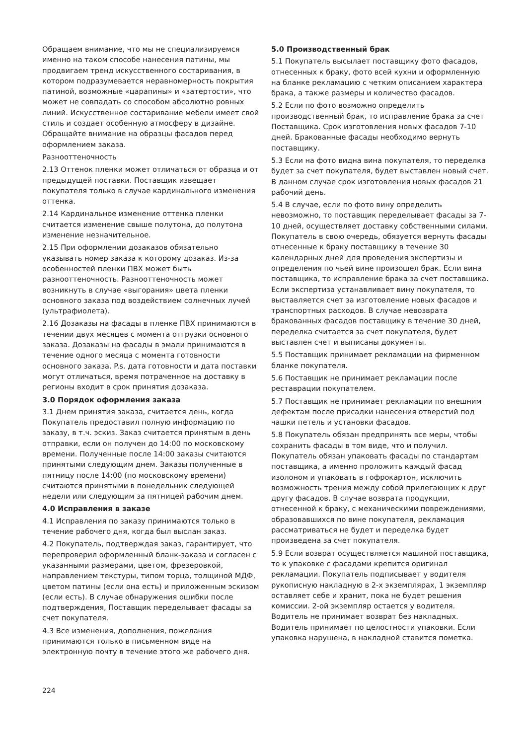Обращаем внимание, что мы не специализируемся именно на таком способе нанесения патины, мы продвигаем тренд искусственного состаривания, в котором подразумевается неравномерность покрытия патиной, возможные «царапины» и «затертости», что может не совпадать со способом абсолютно ровных линий. Искусственное состаривание мебели имеет свой стиль и создает особенную атмосферу в дизайне. Обращайте внимание на образцы фасадов перед оформлением заказа.
Разнооттеночность
2.13 Оттенок пленки может отличаться от образца и от предыдущей поставки. Поставщик извещает покупателя только в случае кардинального изменения оттенка.
2.14 Кардинальное изменение оттенка пленки считается изменение свыше полутона, до полутона изменение незначительное.
2.15 При оформлении дозаказов обязательно указывать номер заказа к которому дозаказ. Из-за особенностей пленки ПВХ может быть разнооттеночность. Разнооттеночность может возникнуть в случае «выгорания» цвета пленки основного заказа под воздействием солнечных лучей (ультрафиолета).
2.16 Дозаказы на фасады в пленке ПВХ принимаются в течении двух месяцев с момента отгрузки основного заказа. Дозаказы на фасады в эмали принимаются в течение одного месяца с момента готовности основного заказа. P.s. дата готовности и дата поставки могут отличаться, время потраченное на доставку в регионы входит в срок принятия дозаказа.
3.0 Порядок оформления заказа
3.1 Днем принятия заказа, считается день, когда Покупатель предоставил полную информацию по заказу, в т.ч. эскиз. Заказ считается принятым в день отправки, если он получен до 14:00 по московскому времени. Полученные после 14:00 заказы считаются принятыми следующим днем. Заказы полученные в пятницу после 14:00 (по московскому времени) считаются принятыми в понедельник следующей недели или следующим за пятницей рабочим днем.
4.0 Исправления в заказе
4.1 Исправления по заказу принимаются только в течение рабочего дня, когда был выслан заказ.
4.2 Покупатель, подтверждая заказ, гарантирует, что перепроверил оформленный бланк-заказа и согласен с указанными размерами, цветом, фрезеровкой, направлением текстуры, типом торца, толщиной МДФ, цветом патины (если она есть) и приложенным эскизом (если есть). В случае обнаружения ошибки после подтверждения, Поставщик переделывает фасады за счет покупателя.
4.3 Все изменения, дополнения, пожелания принимаются только в письменном виде на электронную почту в течение этого же рабочего дня.
5.0 Производственный брак
5.1 Покупатель высылает поставщику фото фасадов, отнесенных к браку, фото всей кухни и оформленную на бланке рекламацию с четким описанием характера брака, а также размеры и количество фасадов.
5.2 Если по фото возможно определить производственный брак, то исправление брака за счет Поставщика. Срок изготовления новых фасадов 7-10 дней. Бракованные фасады необходимо вернуть поставщику.
5.3 Если на фото видна вина покупателя, то переделка будет за счет покупателя, будет выставлен новый счет. В данном случае срок изготовления новых фасадов 21 рабочий день.
5.4 В случае, если по фото вину определить невозможно, то поставщик переделывает фасады за 7-10 дней, осуществляет доставку собственными силами. Покупатель в свою очередь, обязуется вернуть фасады отнесенные к браку поставщику в течение 30 календарных дней для проведения экспертизы и определения по чьей вине произошел брак. Если вина поставщика, то исправление брака за счет поставщика. Если экспертиза устанавливает вину покупателя, то выставляется счет за изготовление новых фасадов и транспортных расходов. В случае невозврата бракованных фасадов поставщику в течение 30 дней, переделка считается за счет покупателя, будет выставлен счет и выписаны документы.
5.5 Поставщик принимает рекламации на фирменном бланке покупателя.
5.6 Поставщик не принимает рекламации после реставрации покупателем.
5.7 Поставщик не принимает рекламации по внешним дефектам после присадки нанесения отверстий под чашки петель и установки фасадов.
5.8 Покупатель обязан предпринять все меры, чтобы сохранить фасады в том виде, что и получил. Покупатель обязан упаковать фасады по стандартам поставщика, а именно проложить каждый фасад изолоном и упаковать в гофрокартон, исключить возможность трения между собой прилегающих к друг другу фасадов. В случае возврата продукции, отнесенной к браку, с механическими повреждениями, образовавшихся по вине покупателя, рекламация рассматриваться не будет и переделка будет произведена за счет покупателя.
5.9 Если возврат осуществляется машиной поставщика, то к упаковке с фасадами крепится оригинал рекламации. Покупатель подписывает у водителя рукописную накладную в 2-х экземплярах, 1 экземпляр оставляет себе и хранит, пока не будет решения комиссии. 2-ой экземпляр остается у водителя. Водитель не принимает возврат без накладных. Водитель принимает по целостности упаковки. Если упаковка нарушена, в накладной ставится пометка.
224